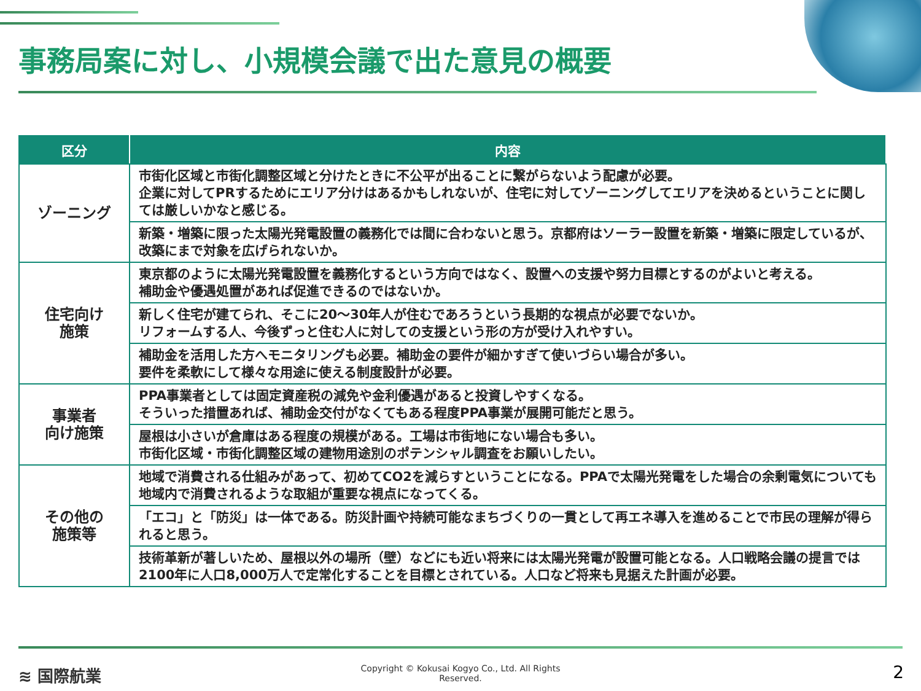事務局案に対し、小規模会議で出た意見の概要
| 区分 | 内容 |
| --- | --- |
| ゾーニング | 市街化区域と市街化調整区域と分けたときに不公平が出ることに繋がらないよう配慮が必要。 企業に対してPRするためにエリア分けはあるかもしれないが、住宅に対してゾーニングしてエリアを決めるということに関しては厳しいかなと感じる。 |
| | 新築・増築に限った太陽光発電設置の義務化では間に合わないと思う。京都府はソーラー設置を新築・増築に限定しているが、改築にまで対象を広げられないか。 |
| 住宅向け 施策 | 東京都のように太陽光発電設置を義務化するという方向ではなく、設置への支援や努力目標とするのがよいと考える。 補助金や優遇処置があれば促進できるのではないか。 |
| | 新しく住宅が建てられ、そこに20～30年人が住むであろうという長期的な視点が必要でないか。 リフォームする人、今後ずっと住む人に対しての支援という形の方が受け入れやすい。 |
| | 補助金を活用した方へモニタリングも必要。補助金の要件が細かすぎて使いづらい場合が多い。 要件を柔軟にして様々な用途に使える制度設計が必要。 |
| 事業者 向け施策 | PPA事業者としては固定資産税の減免や金利優遇があると投資しやすくなる。 そういった措置あれば、補助金交付がなくてもある程度PPA事業が展開可能だと思う。 |
| | 屋根は小さいが倉庫はある程度の規模がある。工場は市街地にない場合も多い。 市街化区域・市街化調整区域の建物用途別のポテンシャル調査をお願いしたい。 |
| その他の 施策等 | 地域で消費される仕組みがあって、初めてCO2を減らすということになる。PPAで太陽光発電をした場合の余剰電気についても地域内で消費されるような取組が重要な視点になってくる。 |
| | 「エコ」と「防災」は一体である。防災計画や持続可能なまちづくりの一貫として再エネ導入を進めることで市民の理解が得られると思う。 |
| | 技術革新が著しいため、屋根以外の場所（壁）などにも近い将来には太陽光発電が設置可能となる。人口戦略会議の提言では2100年に人口8,000万人で定常化することを目標とされている。人口など将来も見据えた計画が必要。 |
≋ 国際航業
Copyright © Kokusai Kogyo Co., Ltd. All Rights
Reserved.
2